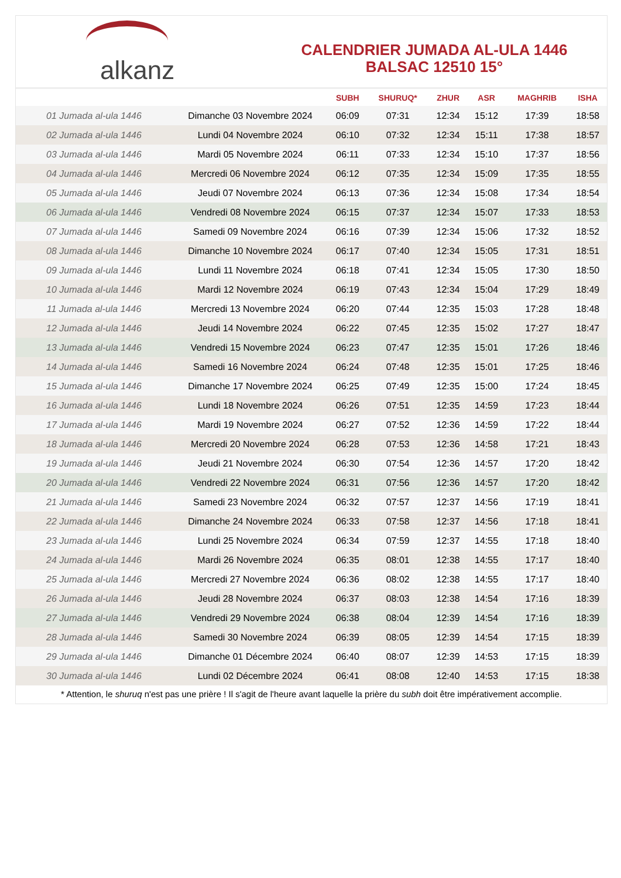alkanz
CALENDRIER JUMADA AL-ULA 1446
BALSAC 12510 15°
| | | SUBH | SHURUQ* | ZHUR | ASR | MAGHRIB | ISHA |
| --- | --- | --- | --- | --- | --- | --- | --- |
| 01 Jumada al-ula 1446 | Dimanche 03 Novembre 2024 | 06:09 | 07:31 | 12:34 | 15:12 | 17:39 | 18:58 |
| 02 Jumada al-ula 1446 | Lundi 04 Novembre 2024 | 06:10 | 07:32 | 12:34 | 15:11 | 17:38 | 18:57 |
| 03 Jumada al-ula 1446 | Mardi 05 Novembre 2024 | 06:11 | 07:33 | 12:34 | 15:10 | 17:37 | 18:56 |
| 04 Jumada al-ula 1446 | Mercredi 06 Novembre 2024 | 06:12 | 07:35 | 12:34 | 15:09 | 17:35 | 18:55 |
| 05 Jumada al-ula 1446 | Jeudi 07 Novembre 2024 | 06:13 | 07:36 | 12:34 | 15:08 | 17:34 | 18:54 |
| 06 Jumada al-ula 1446 | Vendredi 08 Novembre 2024 | 06:15 | 07:37 | 12:34 | 15:07 | 17:33 | 18:53 |
| 07 Jumada al-ula 1446 | Samedi 09 Novembre 2024 | 06:16 | 07:39 | 12:34 | 15:06 | 17:32 | 18:52 |
| 08 Jumada al-ula 1446 | Dimanche 10 Novembre 2024 | 06:17 | 07:40 | 12:34 | 15:05 | 17:31 | 18:51 |
| 09 Jumada al-ula 1446 | Lundi 11 Novembre 2024 | 06:18 | 07:41 | 12:34 | 15:05 | 17:30 | 18:50 |
| 10 Jumada al-ula 1446 | Mardi 12 Novembre 2024 | 06:19 | 07:43 | 12:34 | 15:04 | 17:29 | 18:49 |
| 11 Jumada al-ula 1446 | Mercredi 13 Novembre 2024 | 06:20 | 07:44 | 12:35 | 15:03 | 17:28 | 18:48 |
| 12 Jumada al-ula 1446 | Jeudi 14 Novembre 2024 | 06:22 | 07:45 | 12:35 | 15:02 | 17:27 | 18:47 |
| 13 Jumada al-ula 1446 | Vendredi 15 Novembre 2024 | 06:23 | 07:47 | 12:35 | 15:01 | 17:26 | 18:46 |
| 14 Jumada al-ula 1446 | Samedi 16 Novembre 2024 | 06:24 | 07:48 | 12:35 | 15:01 | 17:25 | 18:46 |
| 15 Jumada al-ula 1446 | Dimanche 17 Novembre 2024 | 06:25 | 07:49 | 12:35 | 15:00 | 17:24 | 18:45 |
| 16 Jumada al-ula 1446 | Lundi 18 Novembre 2024 | 06:26 | 07:51 | 12:35 | 14:59 | 17:23 | 18:44 |
| 17 Jumada al-ula 1446 | Mardi 19 Novembre 2024 | 06:27 | 07:52 | 12:36 | 14:59 | 17:22 | 18:44 |
| 18 Jumada al-ula 1446 | Mercredi 20 Novembre 2024 | 06:28 | 07:53 | 12:36 | 14:58 | 17:21 | 18:43 |
| 19 Jumada al-ula 1446 | Jeudi 21 Novembre 2024 | 06:30 | 07:54 | 12:36 | 14:57 | 17:20 | 18:42 |
| 20 Jumada al-ula 1446 | Vendredi 22 Novembre 2024 | 06:31 | 07:56 | 12:36 | 14:57 | 17:20 | 18:42 |
| 21 Jumada al-ula 1446 | Samedi 23 Novembre 2024 | 06:32 | 07:57 | 12:37 | 14:56 | 17:19 | 18:41 |
| 22 Jumada al-ula 1446 | Dimanche 24 Novembre 2024 | 06:33 | 07:58 | 12:37 | 14:56 | 17:18 | 18:41 |
| 23 Jumada al-ula 1446 | Lundi 25 Novembre 2024 | 06:34 | 07:59 | 12:37 | 14:55 | 17:18 | 18:40 |
| 24 Jumada al-ula 1446 | Mardi 26 Novembre 2024 | 06:35 | 08:01 | 12:38 | 14:55 | 17:17 | 18:40 |
| 25 Jumada al-ula 1446 | Mercredi 27 Novembre 2024 | 06:36 | 08:02 | 12:38 | 14:55 | 17:17 | 18:40 |
| 26 Jumada al-ula 1446 | Jeudi 28 Novembre 2024 | 06:37 | 08:03 | 12:38 | 14:54 | 17:16 | 18:39 |
| 27 Jumada al-ula 1446 | Vendredi 29 Novembre 2024 | 06:38 | 08:04 | 12:39 | 14:54 | 17:16 | 18:39 |
| 28 Jumada al-ula 1446 | Samedi 30 Novembre 2024 | 06:39 | 08:05 | 12:39 | 14:54 | 17:15 | 18:39 |
| 29 Jumada al-ula 1446 | Dimanche 01 Décembre 2024 | 06:40 | 08:07 | 12:39 | 14:53 | 17:15 | 18:39 |
| 30 Jumada al-ula 1446 | Lundi 02 Décembre 2024 | 06:41 | 08:08 | 12:40 | 14:53 | 17:15 | 18:38 |
* Attention, le shuruq n'est pas une prière ! Il s'agit de l'heure avant laquelle la prière du subh doit être impérativement accomplie.